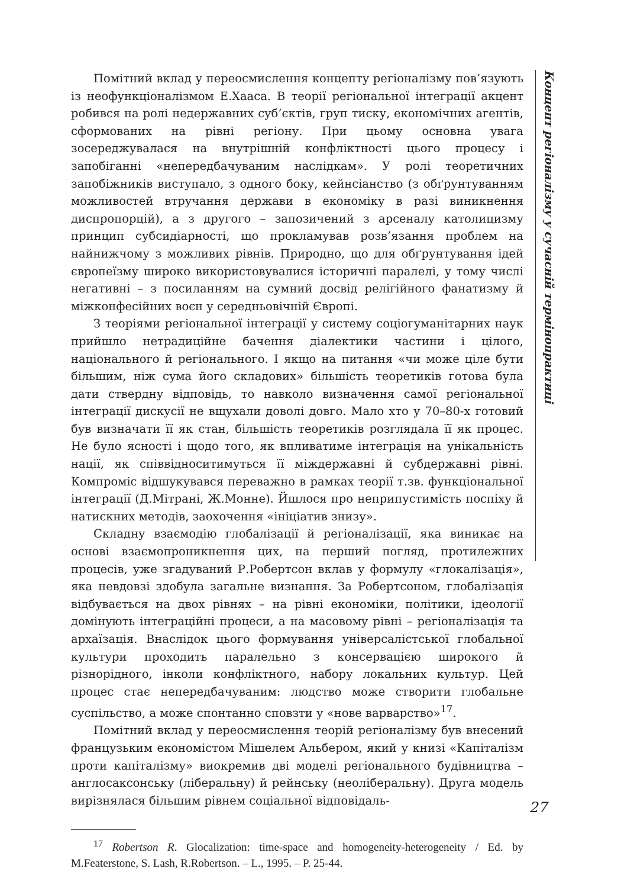Помітний вклад у переосмислення концепту регіоналізму пов’язують із неофункціоналізмом Е.Хааса. В теорії регіональної інтеграції акцент робився на ролі недержавних суб’єктів, груп тиску, економічних агентів, сформованих на рівні регіону. При цьому основна увага зосереджувалася на внутрішній конфліктності цього процесу і запобіганні «непередбачуваним наслідкам». У ролі теоретичних запобіжників виступало, з одного боку, кейнсіанство (з обґрунтуванням можливостей втручання держави в економіку в разі виникнення диспропорцій), а з другого – запозичений з арсеналу католицизму принцип субсидіарності, що прокламував розв’язання проблем на найнижчому з можливих рівнів. Природно, що для обґрунтування ідей європеїзму широко використовувалися історичні паралелі, у тому числі негативні – з посиланням на сумний досвід релігійного фанатизму й міжконфесійних воєн у середньовічній Європі.
З теоріями регіональної інтеграції у систему соціогуманітарних наук прийшло нетрадиційне бачення діалектики частини і цілого, національного й регіонального. І якщо на питання «чи може ціле бути більшим, ніж сума його складових» більшість теоретиків готова була дати ствердну відповідь, то навколо визначення самої регіональної інтеграції дискусії не вщухали доволі довго. Мало хто у 70–80-х готовий був визначати її як стан, більшість теоретиків розглядала її як процес. Не було ясності і щодо того, як впливатиме інтеграція на унікальність нації, як співвідноситимуться її міждержавні й субдержавні рівні. Компроміс відшукувався переважно в рамках теорії т.зв. функціональної інтеграції (Д.Мітрані, Ж.Монне). Йшлося про неприпустимість поспіху й натискних методів, заохочення «ініціатив знизу».
Складну взаємодію глобалізації й регіоналізації, яка виникає на основі взаємопроникнення цих, на перший погляд, протилежних процесів, уже згадуваний Р.Робертсон вклав у формулу «глокалізація», яка невдовзі здобула загальне визнання. За Робертсоном, глобалізація відбувається на двох рівнях – на рівні економіки, політики, ідеології домінують інтеграційні процеси, а на масовому рівні – регіоналізація та архаїзація. Внаслідок цього формування універсалістської глобальної культури проходить паралельно з консервацією широкого й різнорідного, інколи конфліктного, набору локальних культур. Цей процес стає непередбачуваним: людство може створити глобальне суспільство, а може спонтанно сповзти у «нове варварство»<sup>17</sup>.
Помітний вклад у переосмислення теорій регіоналізму був внесений французьким економістом Мішелем Альбером, який у книзі «Капіталізм проти капіталізму» виокремив дві моделі регіонального будівництва – англосаксонську (ліберальну) й рейнську (неоліберальну). Друга модель вирізнялася більшим рівнем соціальної відповідаль-
<sup>17</sup> Robertson R. Glocalization: time-space and homogeneity-heterogeneity / Ed. by M.Featerstone, S. Lash, R.Robertson. – L., 1995. – P. 25-44.
Концепт регіоналізму у сучасній термінопрактиці
27